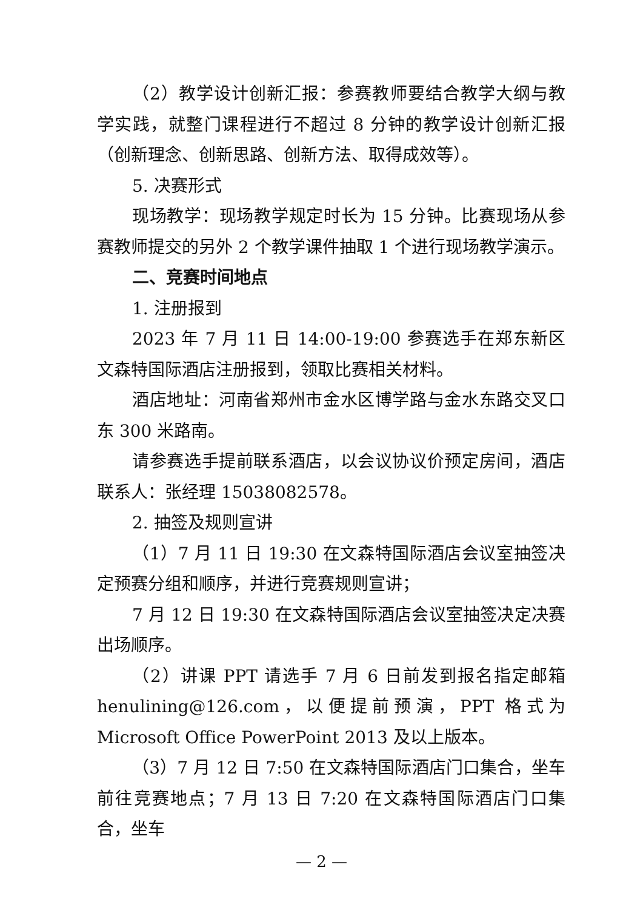（2）教学设计创新汇报：参赛教师要结合教学大纲与教学实践，就整门课程进行不超过 8 分钟的教学设计创新汇报（创新理念、创新思路、创新方法、取得成效等）。
5. 决赛形式
现场教学：现场教学规定时长为 15 分钟。比赛现场从参赛教师提交的另外 2 个教学课件抽取 1 个进行现场教学演示。
二、竞赛时间地点
1. 注册报到
2023 年 7 月 11 日 14:00-19:00 参赛选手在郑东新区文森特国际酒店注册报到，领取比赛相关材料。
酒店地址：河南省郑州市金水区博学路与金水东路交叉口东 300 米路南。
请参赛选手提前联系酒店，以会议协议价预定房间，酒店联系人：张经理 15038082578。
2. 抽签及规则宣讲
（1）7 月 11 日 19:30 在文森特国际酒店会议室抽签决定预赛分组和顺序，并进行竞赛规则宣讲；
7 月 12 日 19:30 在文森特国际酒店会议室抽签决定决赛出场顺序。
（2）讲课 PPT 请选手 7 月 6 日前发到报名指定邮箱 henulining@126.com，以便提前预演，PPT 格式为 Microsoft Office PowerPoint 2013 及以上版本。
（3）7 月 12 日 7:50 在文森特国际酒店门口集合，坐车前往竞赛地点；7 月 13 日 7:20 在文森特国际酒店门口集合，坐车
— 2 —